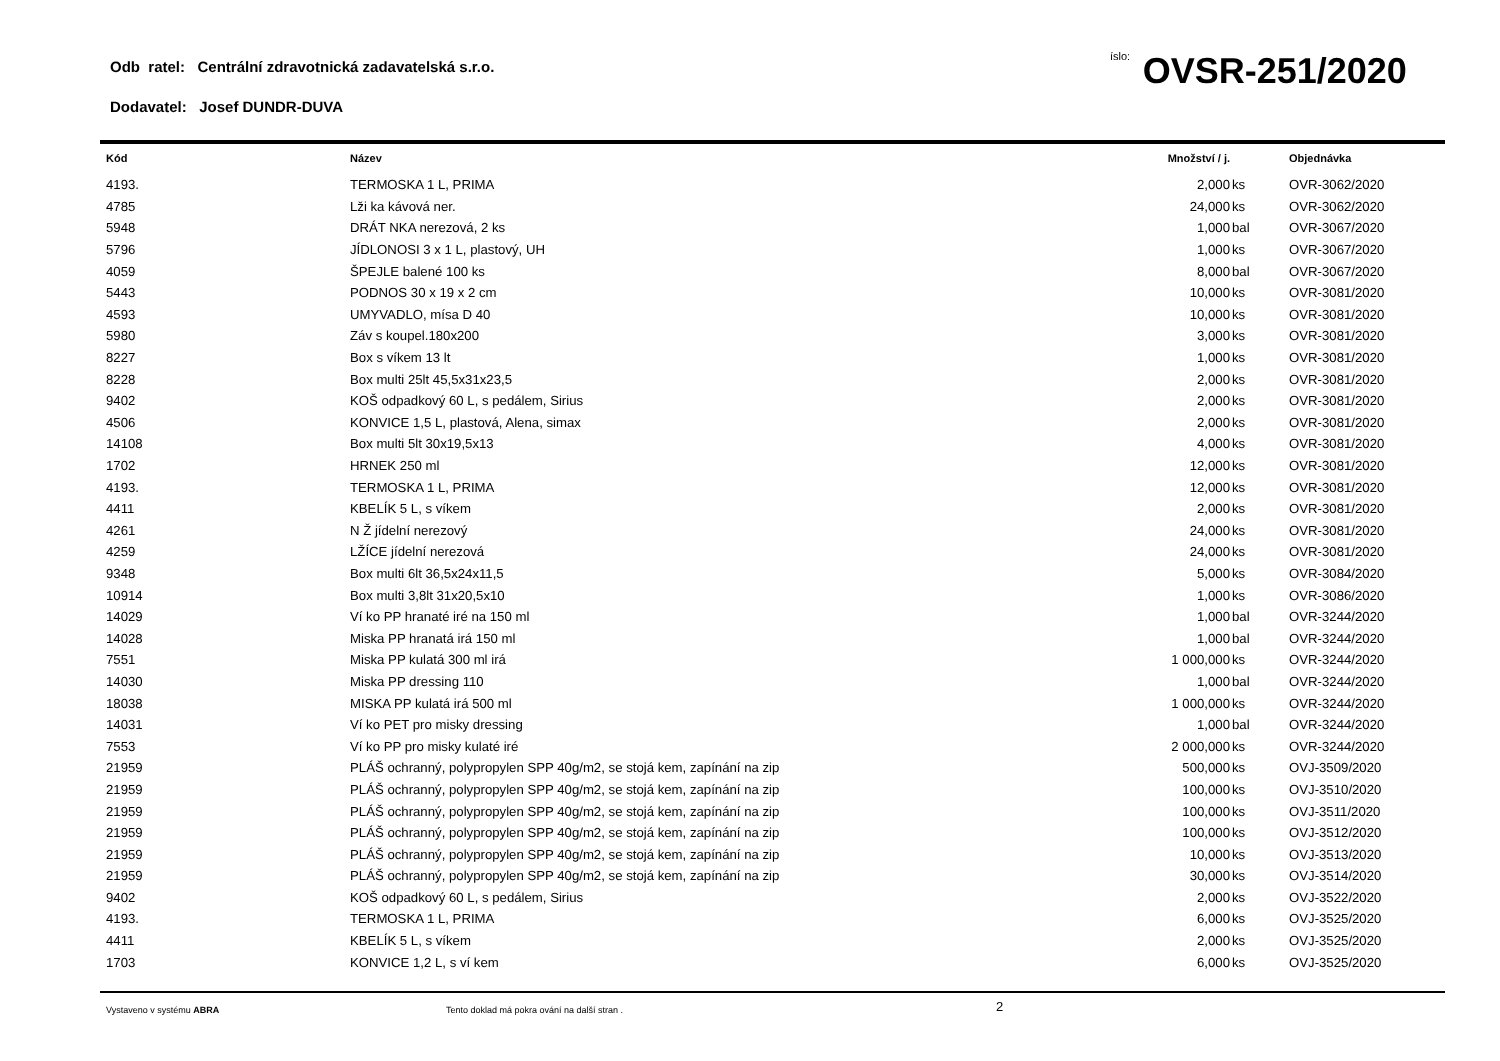Odb ratel: Centrální zdravotnická zadavatelská s.r.o.
Dodavatel: Josef DUNDR-DUVA
íslo: OVSR-251/2020
| Kód | Název | Množství / j. | | Objednávka |
| --- | --- | --- | --- | --- |
| 4193. | TERMOSKA 1 L, PRIMA | 2,000 | ks | OVR-3062/2020 |
| 4785 | Lži ka kávová ner. | 24,000 | ks | OVR-3062/2020 |
| 5948 | DRÁT NKA nerezová, 2 ks | 1,000 | bal | OVR-3067/2020 |
| 5796 | JÍDLONOSI 3 x 1 L, plastový, UH | 1,000 | ks | OVR-3067/2020 |
| 4059 | ŠPEJLE balené 100 ks | 8,000 | bal | OVR-3067/2020 |
| 5443 | PODNOS 30 x 19 x 2 cm | 10,000 | ks | OVR-3081/2020 |
| 4593 | UMYVADLO, mísa D 40 | 10,000 | ks | OVR-3081/2020 |
| 5980 | Záv s koupel.180x200 | 3,000 | ks | OVR-3081/2020 |
| 8227 | Box s víkem 13 lt | 1,000 | ks | OVR-3081/2020 |
| 8228 | Box multi 25lt 45,5x31x23,5 | 2,000 | ks | OVR-3081/2020 |
| 9402 | KOŠ odpadkový 60 L, s pedálem, Sirius | 2,000 | ks | OVR-3081/2020 |
| 4506 | KONVICE 1,5 L, plastová, Alena, simax | 2,000 | ks | OVR-3081/2020 |
| 14108 | Box multi 5lt 30x19,5x13 | 4,000 | ks | OVR-3081/2020 |
| 1702 | HRNEK 250 ml | 12,000 | ks | OVR-3081/2020 |
| 4193. | TERMOSKA 1 L, PRIMA | 12,000 | ks | OVR-3081/2020 |
| 4411 | KBELÍK 5 L, s víkem | 2,000 | ks | OVR-3081/2020 |
| 4261 | N Ž jídelní nerezový | 24,000 | ks | OVR-3081/2020 |
| 4259 | LŽÍCE jídelní nerezová | 24,000 | ks | OVR-3081/2020 |
| 9348 | Box multi 6lt 36,5x24x11,5 | 5,000 | ks | OVR-3084/2020 |
| 10914 | Box multi 3,8lt 31x20,5x10 | 1,000 | ks | OVR-3086/2020 |
| 14029 | Ví ko PP hranaté iré na 150 ml | 1,000 | bal | OVR-3244/2020 |
| 14028 | Miska PP hranatá irá 150 ml | 1,000 | bal | OVR-3244/2020 |
| 7551 | Miska PP kulatá 300 ml irá | 1 000,000 | ks | OVR-3244/2020 |
| 14030 | Miska PP dressing 110 | 1,000 | bal | OVR-3244/2020 |
| 18038 | MISKA PP kulatá irá 500 ml | 1 000,000 | ks | OVR-3244/2020 |
| 14031 | Ví ko PET pro misky dressing | 1,000 | bal | OVR-3244/2020 |
| 7553 | Ví ko PP pro misky kulaté iré | 2 000,000 | ks | OVR-3244/2020 |
| 21959 | PLÁŠ ochranný, polypropylen SPP 40g/m2, se stojá kem, zapínání na zip | 500,000 | ks | OVJ-3509/2020 |
| 21959 | PLÁŠ ochranný, polypropylen SPP 40g/m2, se stojá kem, zapínání na zip | 100,000 | ks | OVJ-3510/2020 |
| 21959 | PLÁŠ ochranný, polypropylen SPP 40g/m2, se stojá kem, zapínání na zip | 100,000 | ks | OVJ-3511/2020 |
| 21959 | PLÁŠ ochranný, polypropylen SPP 40g/m2, se stojá kem, zapínání na zip | 100,000 | ks | OVJ-3512/2020 |
| 21959 | PLÁŠ ochranný, polypropylen SPP 40g/m2, se stojá kem, zapínání na zip | 10,000 | ks | OVJ-3513/2020 |
| 21959 | PLÁŠ ochranný, polypropylen SPP 40g/m2, se stojá kem, zapínání na zip | 30,000 | ks | OVJ-3514/2020 |
| 9402 | KOŠ odpadkový 60 L, s pedálem, Sirius | 2,000 | ks | OVJ-3522/2020 |
| 4193. | TERMOSKA 1 L, PRIMA | 6,000 | ks | OVJ-3525/2020 |
| 4411 | KBELÍK 5 L, s víkem | 2,000 | ks | OVJ-3525/2020 |
| 1703 | KONVICE 1,2 L, s ví kem | 6,000 | ks | OVJ-3525/2020 |
Vystaveno v systému ABRA Tento doklad má pokra ování na další stran .
2